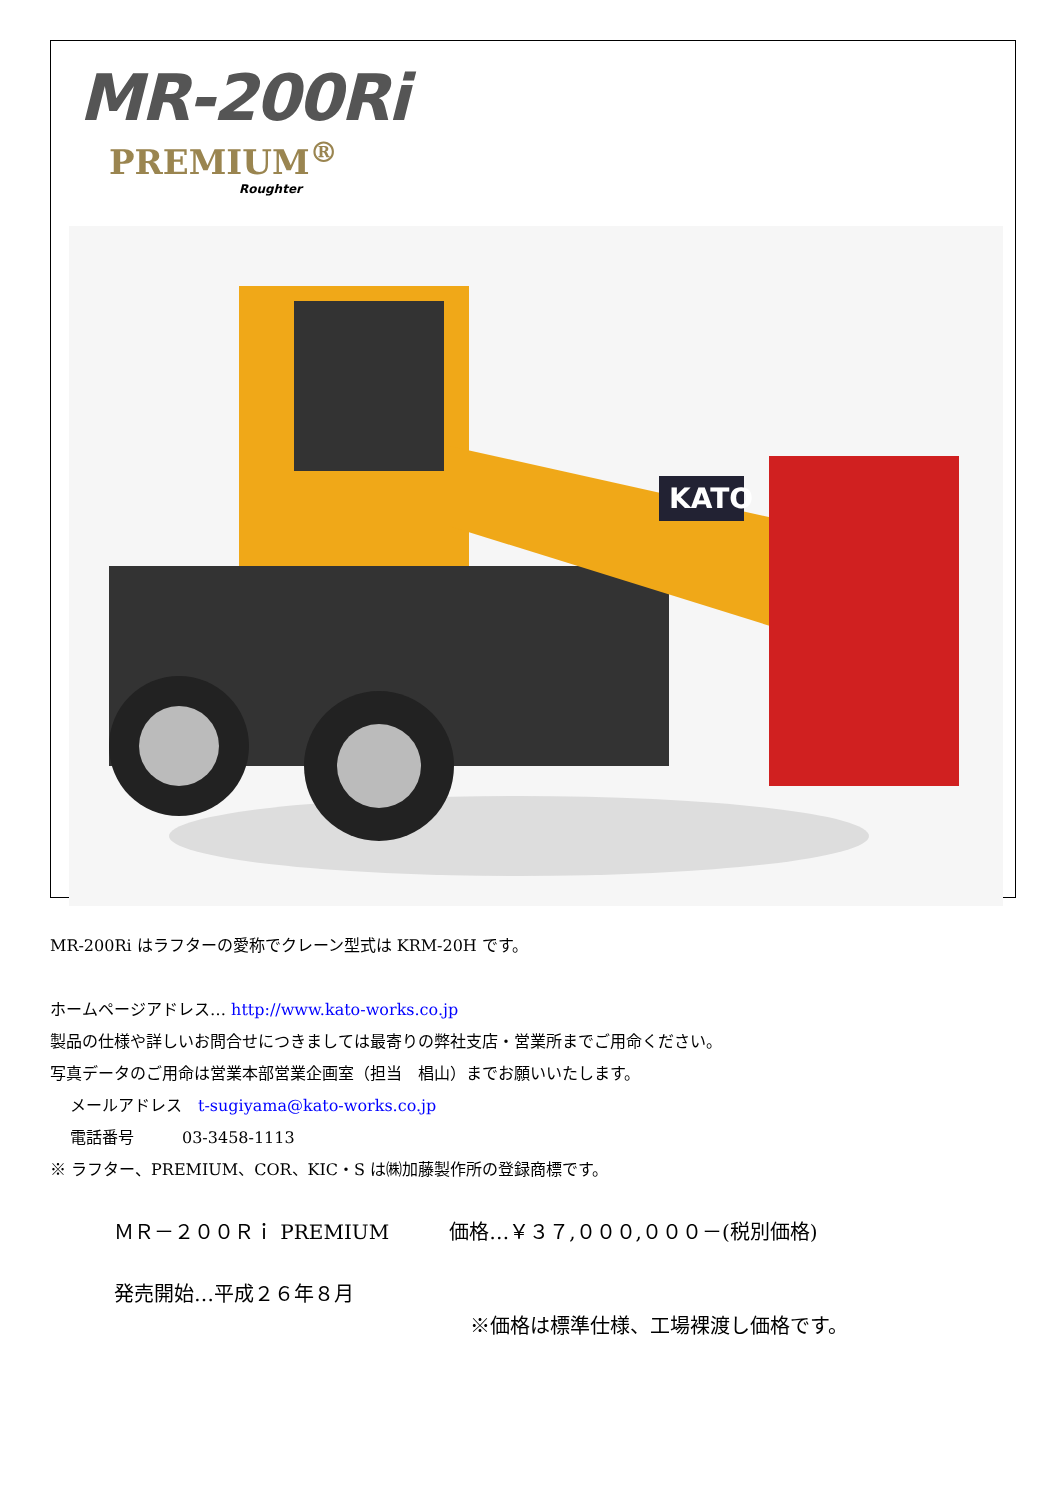MR-200Ri
PREMIUM<sup>®</sup>
Roughter
KATO
MR-200Ri はラフターの愛称でクレーン型式は KRM-20H です。
ホームページアドレス… http://www.kato-works.co.jp
製品の仕様や詳しいお問合せにつきましては最寄りの弊社支店・営業所までご用命ください。
写真データのご用命は営業本部営業企画室（担当　椙山）までお願いいたします。
メールアドレス　t-sugiyama@kato-works.co.jp
電話番号　　　03-3458-1113
※ ラフター、PREMIUM、COR、KIC・S は㈱加藤製作所の登録商標です。
ＭＲ－２００Ｒｉ PREMIUM　　　価格…￥３７,０００,０００－(税別価格)
発売開始…平成２６年８月
※価格は標準仕様、工場裸渡し価格です。